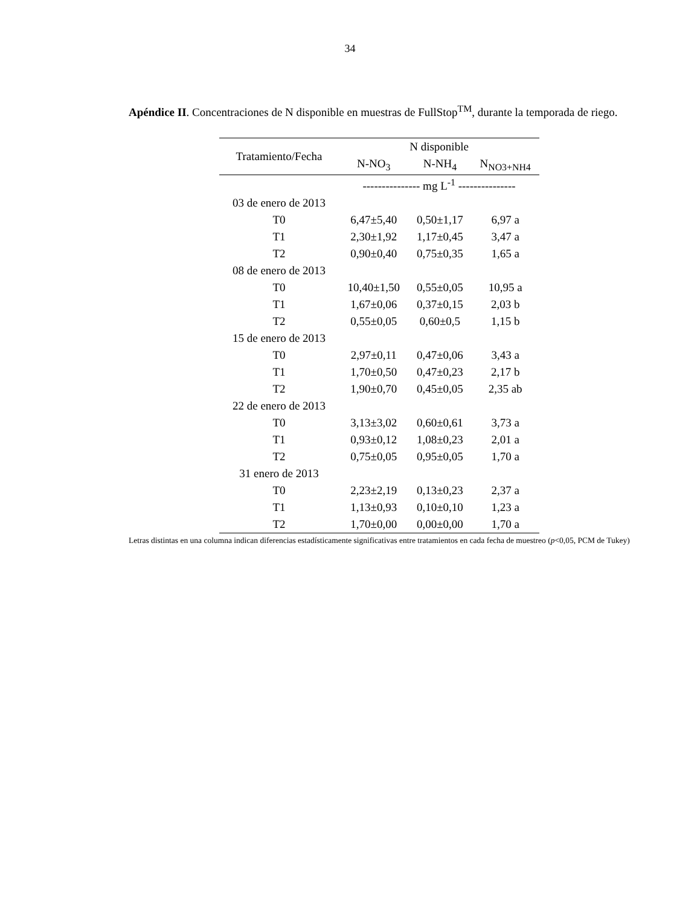34
Apéndice II. Concentraciones de N disponible en muestras de FullStop<sup>TM</sup>, durante la temporada de riego.
| Tratamiento/Fecha | N disponible | | |
| --- | --- | --- | --- |
| | N-NO<sub>3</sub> | N-NH<sub>4</sub> | N<sub>NO3+NH4</sub> |
| | --------------- mg L<sup>-1</sup> --------------- | | |
| 03 de enero de 2013 | | | |
| T0 | 6,47±5,40 | 0,50±1,17 | 6,97 a |
| T1 | 2,30±1,92 | 1,17±0,45 | 3,47 a |
| T2 | 0,90±0,40 | 0,75±0,35 | 1,65 a |
| 08 de enero de 2013 | | | |
| T0 | 10,40±1,50 | 0,55±0,05 | 10,95 a |
| T1 | 1,67±0,06 | 0,37±0,15 | 2,03 b |
| T2 | 0,55±0,05 | 0,60±0,5 | 1,15 b |
| 15 de enero de 2013 | | | |
| T0 | 2,97±0,11 | 0,47±0,06 | 3,43 a |
| T1 | 1,70±0,50 | 0,47±0,23 | 2,17 b |
| T2 | 1,90±0,70 | 0,45±0,05 | 2,35 ab |
| 22 de enero de 2013 | | | |
| T0 | 3,13±3,02 | 0,60±0,61 | 3,73 a |
| T1 | 0,93±0,12 | 1,08±0,23 | 2,01 a |
| T2 | 0,75±0,05 | 0,95±0,05 | 1,70 a |
| 31 enero de 2013 | | | |
| T0 | 2,23±2,19 | 0,13±0,23 | 2,37 a |
| T1 | 1,13±0,93 | 0,10±0,10 | 1,23 a |
| T2 | 1,70±0,00 | 0,00±0,00 | 1,70 a |
Letras distintas en una columna indican diferencias estadísticamente significativas entre tratamientos en cada fecha de muestreo (p<0,05, PCM de Tukey)